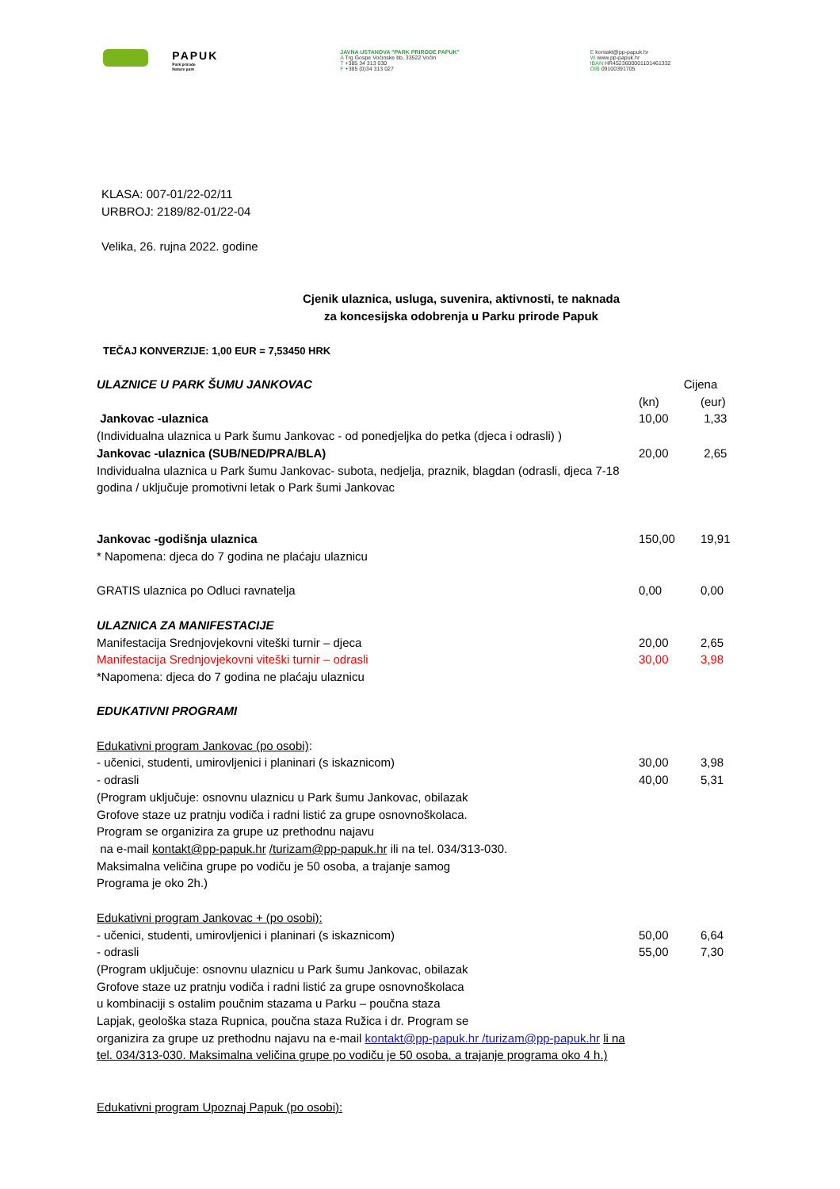PAPUK
Park prirode
Nature park
JAVNA USTANOVA "PARK PRIRODE PAPUK"
A Trg Gospe Voćinske bb, 33522 Voćin
T +385 34 313 030
F +385 (0)34 313 027
E kontakt@pp-papuk.hr
W www.pp-papuk.hr
IBAN HR4523600001101461332
OIB 09100391705
KLASA: 007-01/22-02/11
URBROJ: 2189/82-01/22-04
Velika, 26. rujna 2022. godine
Cjenik ulaznica, usluga, suvenira, aktivnosti, te naknada
za koncesijska odobrenja u Parku prirode Papuk
TEČAJ KONVERZIJE: 1,00 EUR = 7,53450 HRK
| ULAZNICE U PARK ŠUMU JANKOVAC | Cijena | |
| | (kn) | (eur) |
| Jankovac -ulaznica | 10,00 | 1,33 |
| (Individualna ulaznica u Park šumu Jankovac - od ponedjeljka do petka (djeca i odrasli) ) | | |
| Jankovac -ulaznica (SUB/NED/PRA/BLA) | 20,00 | 2,65 |
| Individualna ulaznica u Park šumu Jankovac- subota, nedjelja, praznik, blagdan (odrasli, djeca 7-18 godina / uključuje promotivni letak o Park šumi Jankovac | | |
| Jankovac -godišnja ulaznica | 150,00 | 19,91 |
| * Napomena: djeca do 7 godina ne plaćaju ulaznicu | | |
| GRATIS ulaznica po Odluci ravnatelja | 0,00 | 0,00 |
| ULAZNICA ZA MANIFESTACIJE | | |
| Manifestacija Srednjovjekovni viteški turnir – djeca | 20,00 | 2,65 |
| Manifestacija Srednjovjekovni viteški turnir – odrasli | 30,00 | 3,98 |
| *Napomena: djeca do 7 godina ne plaćaju ulaznicu | | |
| EDUKATIVNI PROGRAMI | | |
| Edukativni program Jankovac (po osobi) : | | |
| - učenici, studenti, umirovljenici i planinari (s iskaznicom) | 30,00 | 3,98 |
| - odrasli | 40,00 | 5,31 |
| (Program uključuje: osnovnu ulaznicu u Park šumu Jankovac, obilazak Grofove staze uz pratnju vodiča i radni listić za grupe osnovnoškolaca. Program se organizira za grupe uz prethodnu najavu na e-mail kontakt@pp-papuk.hr /turizam@pp-papuk.hr ili na tel. 034/313-030. Maksimalna veličina grupe po vodiču je 50 osoba, a trajanje samog Programa je oko 2h.) | | |
| Edukativni program Jankovac + (po osobi): | | |
| - učenici, studenti, umirovljenici i planinari (s iskaznicom) | 50,00 | 6,64 |
| - odrasli | 55,00 | 7,30 |
| (Program uključuje: osnovnu ulaznicu u Park šumu Jankovac, obilazak Grofove staze uz pratnju vodiča i radni listić za grupe osnovnoškolaca u kombinaciji s ostalim poučnim stazama u Parku – poučna staza Lapjak, geološka staza Rupnica, poučna staza Ružica i dr. Program se organizira za grupe uz prethodnu najavu na e-mail kontakt@pp-papuk.hr /turizam@pp-papuk.hr li na tel. 034/313-030. Maksimalna veličina grupe po vodiču je 50 osoba, a trajanje programa oko 4 h.) | | |
| Edukativni program Upoznaj Papuk (po osobi): | | |